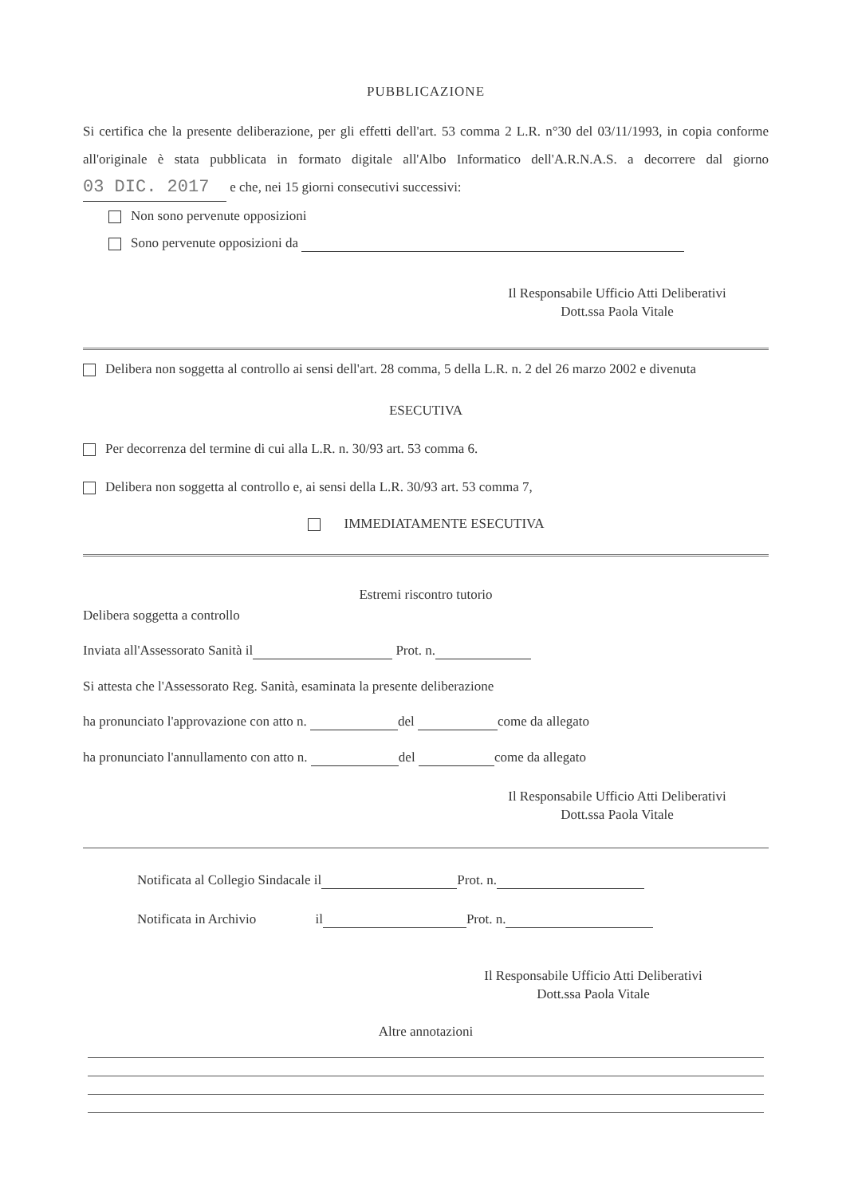PUBBLICAZIONE
Si certifica che la presente deliberazione, per gli effetti dell'art. 53 comma 2 L.R. n°30 del 03/11/1993, in copia conforme all'originale è stata pubblicata in formato digitale all'Albo Informatico dell'A.R.N.A.S. a decorrere dal giorno 03 DIC. 2017 e che, nei 15 giorni consecutivi successivi:
Non sono pervenute opposizioni
Sono pervenute opposizioni da
Il Responsabile Ufficio Atti Deliberativi
Dott.ssa Paola Vitale
Delibera non soggetta al controllo ai sensi dell'art. 28 comma, 5 della L.R. n. 2 del 26 marzo 2002 e divenuta
ESECUTIVA
Per decorrenza del termine di cui alla L.R. n. 30/93 art. 53 comma 6.
Delibera non soggetta al controllo e, ai sensi della L.R. 30/93 art. 53 comma 7,
IMMEDIATAMENTE ESECUTIVA
Estremi riscontro tutorio
Delibera soggetta a controllo
Inviata all'Assessorato Sanità il Prot. n.
Si attesta che l'Assessorato Reg. Sanità, esaminata la presente deliberazione
ha pronunciato l'approvazione con atto n. del come da allegato
ha pronunciato l'annullamento con atto n. del come da allegato
Il Responsabile Ufficio Atti Deliberativi
Dott.ssa Paola Vitale
Notificata al Collegio Sindacale il Prot. n.
Notificata in Archivio il Prot. n.
Il Responsabile Ufficio Atti Deliberativi
Dott.ssa Paola Vitale
Altre annotazioni